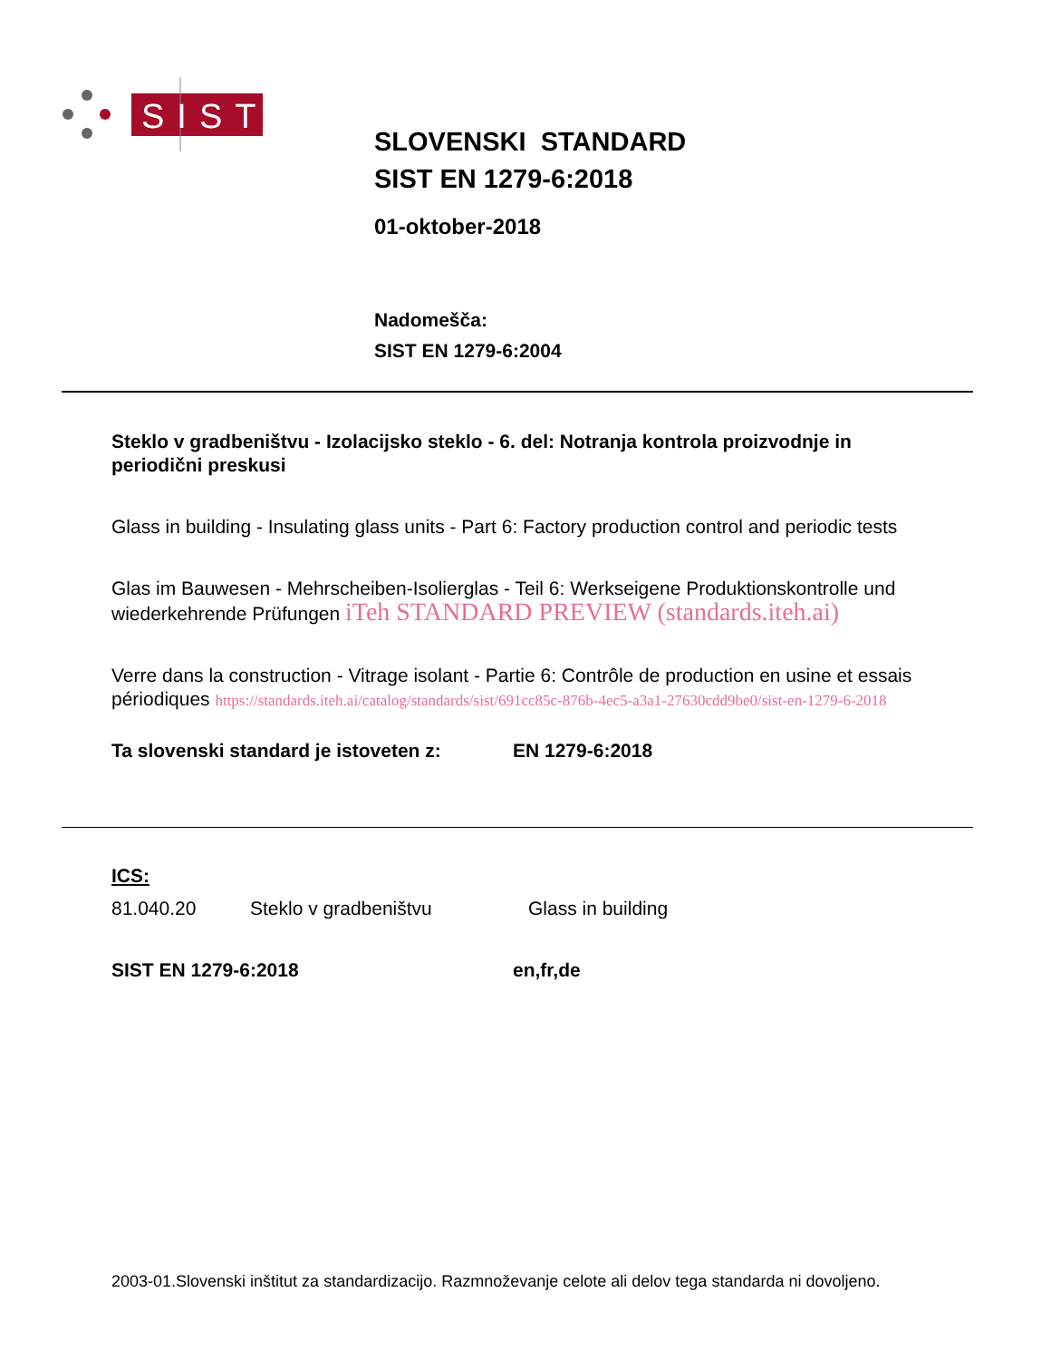SIST
SLOVENSKI STANDARD
SIST EN 1279-6:2018
01-oktober-2018
Nadomešča:
SIST EN 1279-6:2004
Steklo v gradbeništvu - Izolacijsko steklo - 6. del: Notranja kontrola proizvodnje in periodični preskusi
Glass in building - Insulating glass units - Part 6: Factory production control and periodic tests
Glas im Bauwesen - Mehrscheiben-Isolierglas - Teil 6: Werkseigene Produktionskontrolle und wiederkehrende Prüfungen iTeh STANDARD PREVIEW (standards.iteh.ai)
Verre dans la construction - Vitrage isolant - Partie 6: Contrôle de production en usine et essais périodiques https://standards.iteh.ai/catalog/standards/sist/691cc85c-876b-4ec5-a3a1-27630cdd9be0/sist-en-1279-6-2018
Ta slovenski standard je istoveten z: EN 1279-6:2018
ICS:
81.040.20 Steklo v gradbeništvu Glass in building
SIST EN 1279-6:2018 en,fr,de
2003-01.Slovenski inštitut za standardizacijo. Razmnoževanje celote ali delov tega standarda ni dovoljeno.